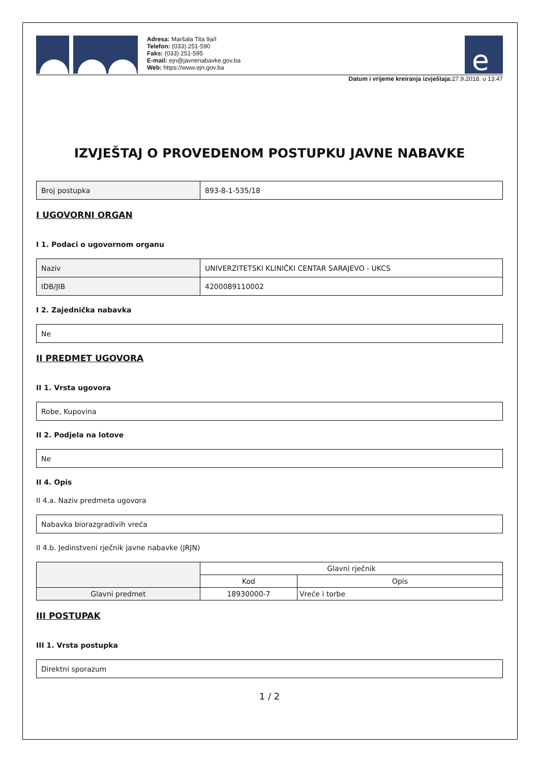Adresa: Maršala Tita 9a/I
Telefon: (033) 251-590
Faks: (033) 251-595
E-mail: ejn@javnenabavke.gov.ba
Web: https://www.ejn.gov.ba
e
Datum i vrijeme kreiranja izvještaja: 27.9.2018. u 13:47
IZVJEŠTAJ O PROVEDENOM POSTUPKU JAVNE NABAVKE
| Broj postupka | 893-8-1-535/18 |
I UGOVORNI ORGAN
I 1. Podaci o ugovornom organu
| Naziv | UNIVERZITETSKI KLINIČKI CENTAR SARAJEVO - UKCS |
| IDB/JIB | 4200089110002 |
I 2. Zajednička nabavka
| Ne |
II PREDMET UGOVORA
II 1. Vrsta ugovora
| Robe, Kupovina |
II 2. Podjela na lotove
| Ne |
II 4. Opis
II 4.a. Naziv predmeta ugovora
| Nabavka biorazgradivih vreća |
II 4.b. Jedinstveni rječnik javne nabavke (JRJN)
| | Glavni rječnik | |
| --- | --- | --- |
| | Kod | Opis |
| Glavni predmet | 18930000-7 | Vreće i torbe |
III POSTUPAK
III 1. Vrsta postupka
| Direktni sporazum |
1 / 2